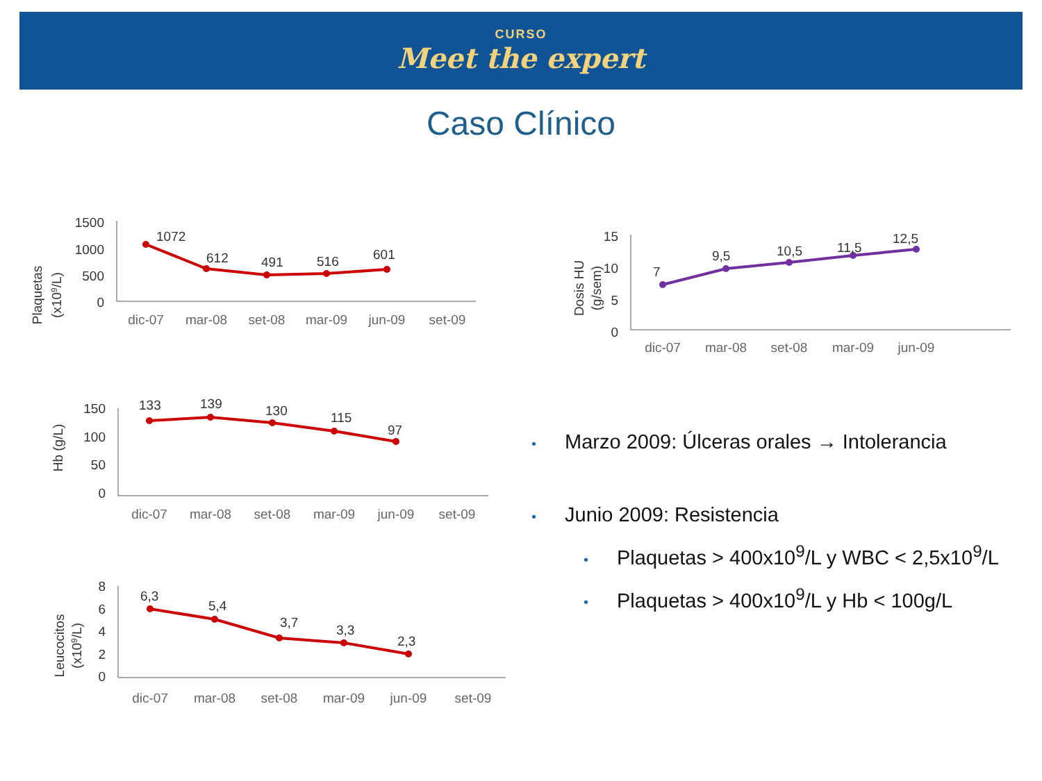CURSO
Meet the expert
Caso Clínico
Plaquetas
(x109/L)
1500
1000
500
0
1072
612
491
516
601
dic-07
mar-08
set-08
mar-09
jun-09
set-09
Dosis HU
(g/sem)
15
10
5
0
7
9,5
10,5
11,5
12,5
dic-07
mar-08
set-08
mar-09
jun-09
Hb (g/L)
150
100
50
0
133
139
130
115
97
dic-07
mar-08
set-08
mar-09
jun-09
set-09
Leucocitos
(x109/L)
8
6
4
2
0
6,3
5,4
3,7
3,3
2,3
dic-07
mar-08
set-08
mar-09
jun-09
set-09
• Marzo 2009: Úlceras orales → Intolerancia
• Junio 2009: Resistencia
• Plaquetas > 400x10<sup>9</sup>/L y WBC < 2,5x10<sup>9</sup>/L
• Plaquetas > 400x10<sup>9</sup>/L y Hb < 100g/L